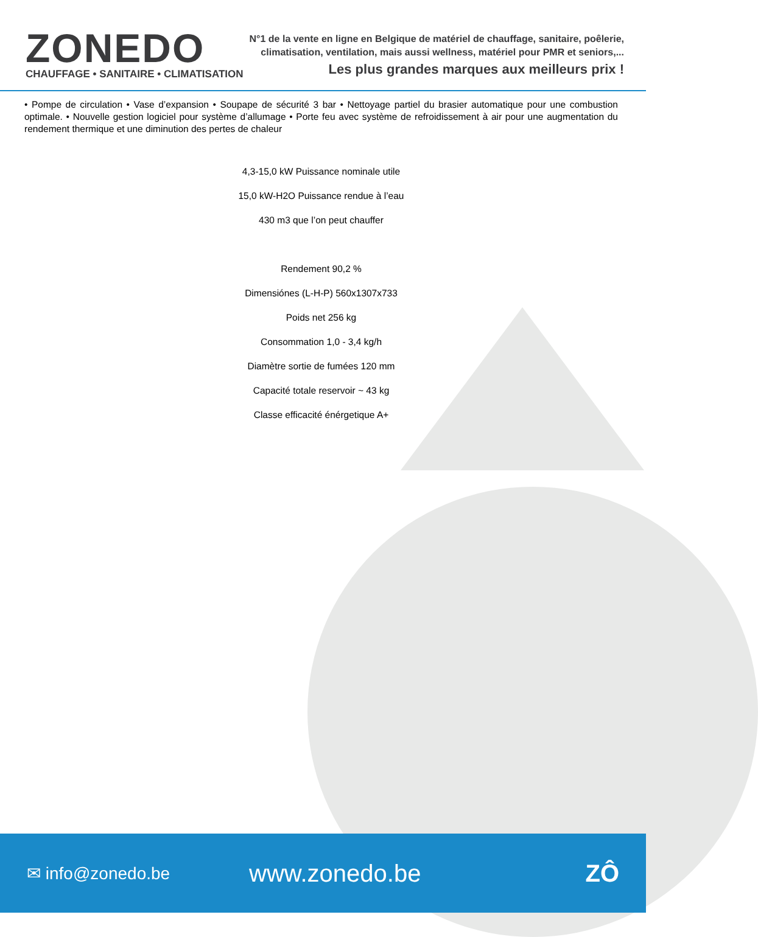ZONEDO
CHAUFFAGE • SANITAIRE • CLIMATISATION
N°1 de la vente en ligne en Belgique de matériel de chauffage, sanitaire, poêlerie,
climatisation, ventilation, mais aussi wellness, matériel pour PMR et seniors,...
Les plus grandes marques aux meilleurs prix !
• Pompe de circulation • Vase d’expansion • Soupape de sécurité 3 bar • Nettoyage partiel du brasier automatique pour une combustion optimale. • Nouvelle gestion logiciel pour système d’allumage • Porte feu avec système de refroidissement à air pour une augmentation du rendement thermique et une diminution des pertes de chaleur
4,3-15,0 kW Puissance nominale utile
15,0 kW-H2O Puissance rendue à l’eau
430 m3 que l’on peut chauffer
Rendement 90,2 %
Dimensiónes (L-H-P) 560x1307x733
Poids net 256 kg
Consommation 1,0 - 3,4 kg/h
Diamètre sortie de fumées 120 mm
Capacité totale reservoir ~ 43 kg
Classe efficacité énérgetique A+
✉ info@zonedo.be
www.zonedo.be ZÔ